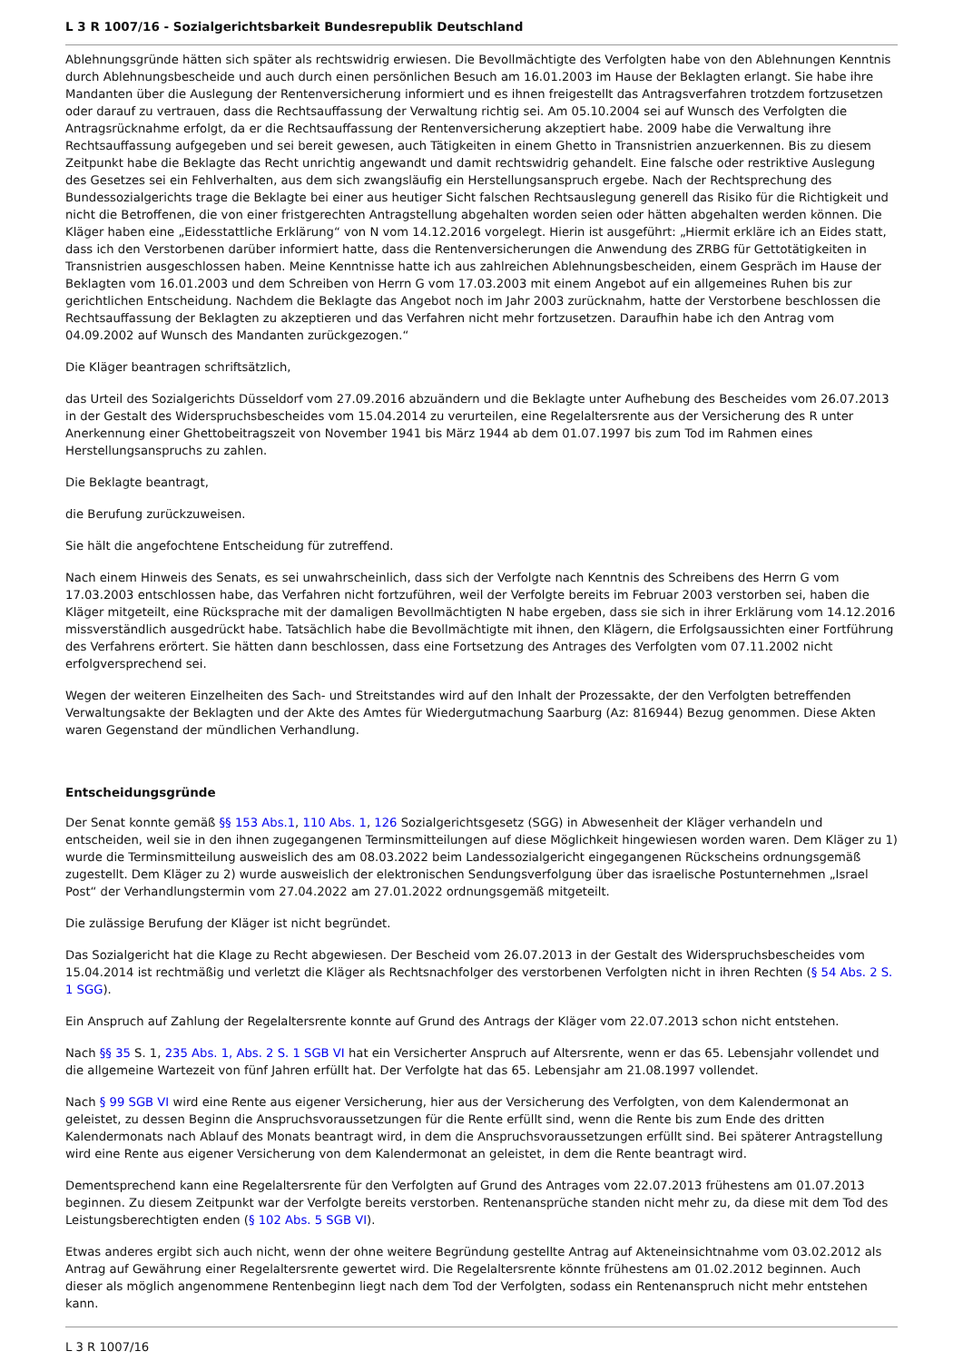L 3 R 1007/16 - Sozialgerichtsbarkeit Bundesrepublik Deutschland
Ablehnungsgründe hätten sich später als rechtswidrig erwiesen. Die Bevollmächtigte des Verfolgten habe von den Ablehnungen Kenntnis durch Ablehnungsbescheide und auch durch einen persönlichen Besuch am 16.01.2003 im Hause der Beklagten erlangt. Sie habe ihre Mandanten über die Auslegung der Rentenversicherung informiert und es ihnen freigestellt das Antragsverfahren trotzdem fortzusetzen oder darauf zu vertrauen, dass die Rechtsauffassung der Verwaltung richtig sei. Am 05.10.2004 sei auf Wunsch des Verfolgten die Antragsrücknahme erfolgt, da er die Rechtsauffassung der Rentenversicherung akzeptiert habe. 2009 habe die Verwaltung ihre Rechtsauffassung aufgegeben und sei bereit gewesen, auch Tätigkeiten in einem Ghetto in Transnistrien anzuerkennen. Bis zu diesem Zeitpunkt habe die Beklagte das Recht unrichtig angewandt und damit rechtswidrig gehandelt. Eine falsche oder restriktive Auslegung des Gesetzes sei ein Fehlverhalten, aus dem sich zwangsläufig ein Herstellungsanspruch ergebe. Nach der Rechtsprechung des Bundessozialgerichts trage die Beklagte bei einer aus heutiger Sicht falschen Rechtsauslegung generell das Risiko für die Richtigkeit und nicht die Betroffenen, die von einer fristgerechten Antragstellung abgehalten worden seien oder hätten abgehalten werden können. Die Kläger haben eine „Eidesstattliche Erklärung“ von N vom 14.12.2016 vorgelegt. Hierin ist ausgeführt: „Hiermit erkläre ich an Eides statt, dass ich den Verstorbenen darüber informiert hatte, dass die Rentenversicherungen die Anwendung des ZRBG für Gettotätigkeiten in Transnistrien ausgeschlossen haben. Meine Kenntnisse hatte ich aus zahlreichen Ablehnungsbescheiden, einem Gespräch im Hause der Beklagten vom 16.01.2003 und dem Schreiben von Herrn G vom 17.03.2003 mit einem Angebot auf ein allgemeines Ruhen bis zur gerichtlichen Entscheidung. Nachdem die Beklagte das Angebot noch im Jahr 2003 zurücknahm, hatte der Verstorbene beschlossen die Rechtsauffassung der Beklagten zu akzeptieren und das Verfahren nicht mehr fortzusetzen. Daraufhin habe ich den Antrag vom 04.09.2002 auf Wunsch des Mandanten zurückgezogen.“
Die Kläger beantragen schriftsätzlich,
das Urteil des Sozialgerichts Düsseldorf vom 27.09.2016 abzuändern und die Beklagte unter Aufhebung des Bescheides vom 26.07.2013 in der Gestalt des Widerspruchsbescheides vom 15.04.2014 zu verurteilen, eine Regelaltersrente aus der Versicherung des R unter Anerkennung einer Ghettobeitragszeit von November 1941 bis März 1944 ab dem 01.07.1997 bis zum Tod im Rahmen eines Herstellungsanspruchs zu zahlen.
Die Beklagte beantragt,
die Berufung zurückzuweisen.
Sie hält die angefochtene Entscheidung für zutreffend.
Nach einem Hinweis des Senats, es sei unwahrscheinlich, dass sich der Verfolgte nach Kenntnis des Schreibens des Herrn G vom 17.03.2003 entschlossen habe, das Verfahren nicht fortzuführen, weil der Verfolgte bereits im Februar 2003 verstorben sei, haben die Kläger mitgeteilt, eine Rücksprache mit der damaligen Bevollmächtigten N habe ergeben, dass sie sich in ihrer Erklärung vom 14.12.2016 missverständlich ausgedrückt habe. Tatsächlich habe die Bevollmächtigte mit ihnen, den Klägern, die Erfolgsaussichten einer Fortführung des Verfahrens erörtert. Sie hätten dann beschlossen, dass eine Fortsetzung des Antrages des Verfolgten vom 07.11.2002 nicht erfolgversprechend sei.
Wegen der weiteren Einzelheiten des Sach- und Streitstandes wird auf den Inhalt der Prozessakte, der den Verfolgten betreffenden Verwaltungsakte der Beklagten und der Akte des Amtes für Wiedergutmachung Saarburg (Az: 816944) Bezug genommen. Diese Akten waren Gegenstand der mündlichen Verhandlung.
Entscheidungsgründe
Der Senat konnte gemäß §§ 153 Abs.1, 110 Abs. 1, 126 Sozialgerichtsgesetz (SGG) in Abwesenheit der Kläger verhandeln und entscheiden, weil sie in den ihnen zugegangenen Terminsmitteilungen auf diese Möglichkeit hingewiesen worden waren. Dem Kläger zu 1) wurde die Terminsmitteilung ausweislich des am 08.03.2022 beim Landessozialgericht eingegangenen Rückscheins ordnungsgemäß zugestellt. Dem Kläger zu 2) wurde ausweislich der elektronischen Sendungsverfolgung über das israelische Postunternehmen „Israel Post“ der Verhandlungstermin vom 27.04.2022 am 27.01.2022 ordnungsgemäß mitgeteilt.
Die zulässige Berufung der Kläger ist nicht begründet.
Das Sozialgericht hat die Klage zu Recht abgewiesen. Der Bescheid vom 26.07.2013 in der Gestalt des Widerspruchsbescheides vom 15.04.2014 ist rechtmäßig und verletzt die Kläger als Rechtsnachfolger des verstorbenen Verfolgten nicht in ihren Rechten (§ 54 Abs. 2 S. 1 SGG).
Ein Anspruch auf Zahlung der Regelaltersrente konnte auf Grund des Antrags der Kläger vom 22.07.2013 schon nicht entstehen.
Nach §§ 35 S. 1, 235 Abs. 1, Abs. 2 S. 1 SGB VI hat ein Versicherter Anspruch auf Altersrente, wenn er das 65. Lebensjahr vollendet und die allgemeine Wartezeit von fünf Jahren erfüllt hat. Der Verfolgte hat das 65. Lebensjahr am 21.08.1997 vollendet.
Nach § 99 SGB VI wird eine Rente aus eigener Versicherung, hier aus der Versicherung des Verfolgten, von dem Kalendermonat an geleistet, zu dessen Beginn die Anspruchsvoraussetzungen für die Rente erfüllt sind, wenn die Rente bis zum Ende des dritten Kalendermonats nach Ablauf des Monats beantragt wird, in dem die Anspruchsvoraussetzungen erfüllt sind. Bei späterer Antragstellung wird eine Rente aus eigener Versicherung von dem Kalendermonat an geleistet, in dem die Rente beantragt wird.
Dementsprechend kann eine Regelaltersrente für den Verfolgten auf Grund des Antrages vom 22.07.2013 frühestens am 01.07.2013 beginnen. Zu diesem Zeitpunkt war der Verfolgte bereits verstorben. Rentenansprüche standen nicht mehr zu, da diese mit dem Tod des Leistungsberechtigten enden (§ 102 Abs. 5 SGB VI).
Etwas anderes ergibt sich auch nicht, wenn der ohne weitere Begründung gestellte Antrag auf Akteneinsichtnahme vom 03.02.2012 als Antrag auf Gewährung einer Regelaltersrente gewertet wird. Die Regelaltersrente könnte frühestens am 01.02.2012 beginnen. Auch dieser als möglich angenommene Rentenbeginn liegt nach dem Tod der Verfolgten, sodass ein Rentenanspruch nicht mehr entstehen kann.
L 3 R 1007/16